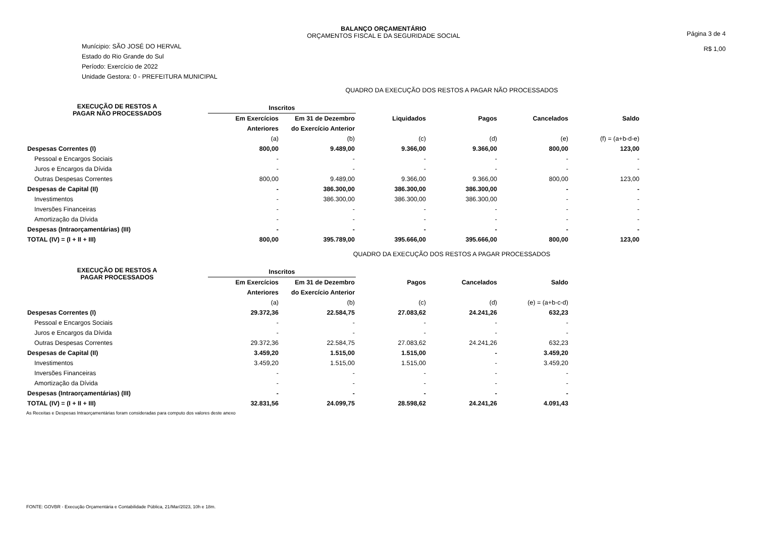BALANÇO ORÇAMENTÁRIO
ORÇAMENTOS FISCAL E DA SEGURIDADE SOCIAL
Página 3 de 4
R$ 1,00
Munícipio: SÃO JOSÉ DO HERVAL
Estado do Rio Grande do Sul
Período: Exercício de 2022
Unidade Gestora: 0 - PREFEITURA MUNICIPAL
QUADRO DA EXECUÇÃO DOS RESTOS A PAGAR NÃO PROCESSADOS
| EXECUÇÃO DE RESTOS A PAGAR NÃO PROCESSADOS | Inscritos | | | | | |
| --- | --- | --- | --- | --- | --- | --- |
| | Em Exercícios | Em 31 de Dezembro | Liquidados | Pagos | Cancelados | Saldo |
| | Anteriores | do Exercício Anterior | | | | |
| | (a) | (b) | (c) | (d) | (e) | (f) = (a+b-d-e) |
| Despesas Correntes (I) | 800,00 | 9.489,00 | 9.366,00 | 9.366,00 | 800,00 | 123,00 |
| Pessoal e Encargos Sociais | - | - | - | - | - | - |
| Juros e Encargos da Dívida | - | - | - | - | - | - |
| Outras Despesas Correntes | 800,00 | 9.489,00 | 9.366,00 | 9.366,00 | 800,00 | 123,00 |
| Despesas de Capital (II) | - | 386.300,00 | 386.300,00 | 386.300,00 | - | - |
| Investimentos | - | 386.300,00 | 386.300,00 | 386.300,00 | - | - |
| Inversões Financeiras | - | - | - | - | - | - |
| Amortização da Dívida | - | - | - | - | - | - |
| Despesas (Intraorçamentárias) (III) | - | - | - | - | - | - |
| TOTAL (IV) = (I + II + III) | 800,00 | 395.789,00 | 395.666,00 | 395.666,00 | 800,00 | 123,00 |
QUADRO DA EXECUÇÃO DOS RESTOS A PAGAR PROCESSADOS
| EXECUÇÃO DE RESTOS A PAGAR PROCESSADOS | Inscritos | | | | |
| --- | --- | --- | --- | --- | --- |
| | Em Exercícios | Em 31 de Dezembro | Pagos | Cancelados | Saldo |
| | Anteriores | do Exercício Anterior | | | |
| | (a) | (b) | (c) | (d) | (e) = (a+b-c-d) |
| Despesas Correntes (I) | 29.372,36 | 22.584,75 | 27.083,62 | 24.241,26 | 632,23 |
| Pessoal e Encargos Sociais | - | - | - | - | - |
| Juros e Encargos da Dívida | - | - | - | - | - |
| Outras Despesas Correntes | 29.372,36 | 22.584,75 | 27.083,62 | 24.241,26 | 632,23 |
| Despesas de Capital (II) | 3.459,20 | 1.515,00 | 1.515,00 | - | 3.459,20 |
| Investimentos | 3.459,20 | 1.515,00 | 1.515,00 | - | 3.459,20 |
| Inversões Financeiras | - | - | - | - | - |
| Amortização da Dívida | - | - | - | - | - |
| Despesas (Intraorçamentárias) (III) | - | - | - | - | - |
| TOTAL (IV) = (I + II + III) | 32.831,56 | 24.099,75 | 28.598,62 | 24.241,26 | 4.091,43 |
As Receitas e Despesas Intraorçamentárias foram consideradas para computo dos valores deste anexo
FONTE: GOVBR - Execução Orçamentária e Contabilidade Pública, 21/Mar/2023, 10h e 18m.